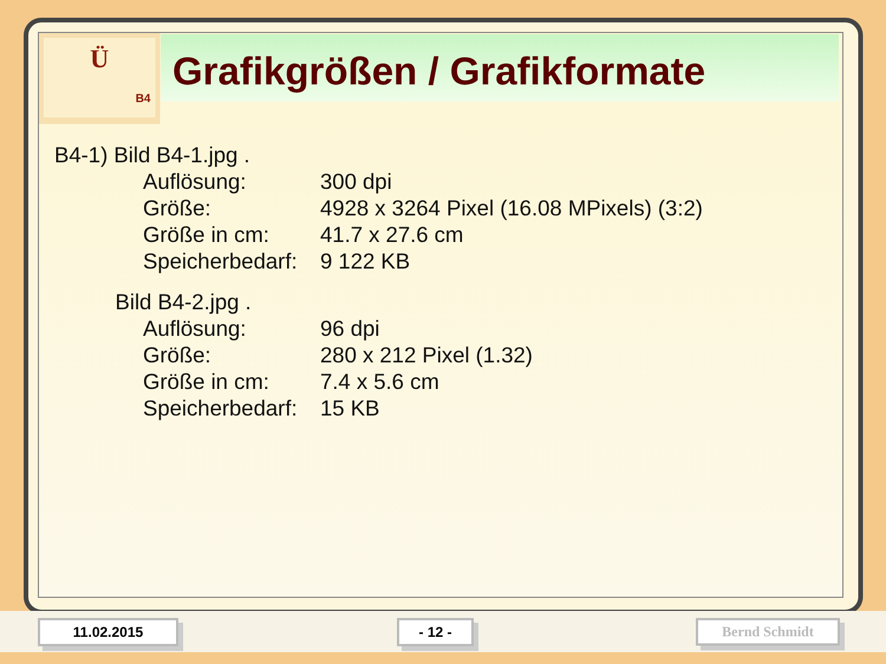Ü
B4
Grafikgrößen / Grafikformate
B4-1) Bild B4-1.jpg .
Auflösung: 300 dpi
Größe: 4928 x 3264 Pixel (16.08 MPixels) (3:2)
Größe in cm: 41.7 x 27.6 cm
Speicherbedarf: 9 122 KB
Bild B4-2.jpg .
Auflösung: 96 dpi
Größe: 280 x 212 Pixel (1.32)
Größe in cm: 7.4 x 5.6 cm
Speicherbedarf: 15 KB
11.02.2015 - 12 - Bernd Schmidt